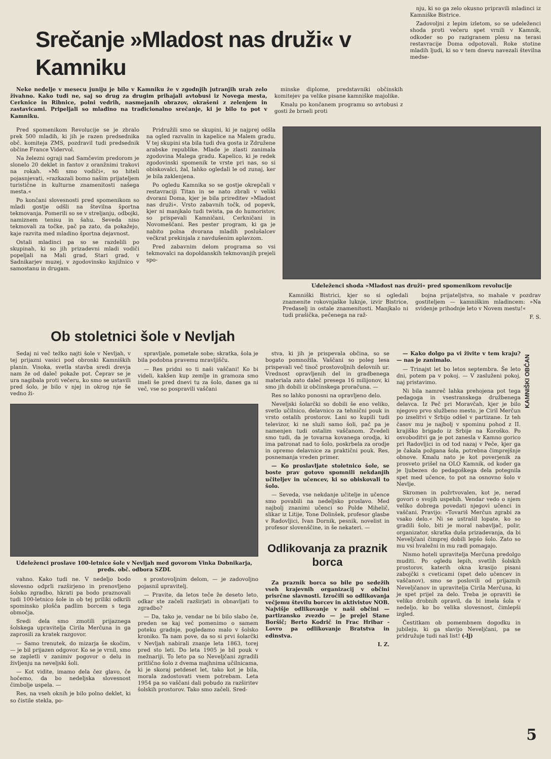Srečanje »Mladost nas druži« v Kamniku
Neke nedelje v mesecu juniju je bilo v Kamniku že v zgodnjih jutranjih urah zelo živahno. Kako tudi ne, saj so drug za drugim prihajali avtobusi iz Novega mesta, Cerknice in Ribnice, polni vedrih, nasmejanih obrazov, okrašeni z zelenjem in zastavicami. Pripeljali so mladino na tradicionalno srečanje, ki je bilo to pot v Kamniku.
minske diplome, predstavniki občinskih komitejev pa velike pisane kamniške majolike.
Kmalu po končanem programu so avtobusi z gosti že brneli proti
nju, ki so ga zelo okusno pripravili mladinci iz Kamniške Bistrice.
Zadovoljni z lepim izletom, so se udeleženci shoda proti večeru spet vrnili v Kamnik, odkoder so po razigranem plesu na terasi restavracije Doma odpotovali. Roke stotine mladih ljudi, ki so v tem dnevu navezali številna medse-
Pred spomenikom Revolucije se je zbralo prek 500 mladih, ki jih je razen predsednika obč. komiteja ZMS, pozdravil tudi predsednik občine France Vidervol.
Na železni ograji nad Samčevim predorom je slonelo 20 deklet in fantov z oranžnimi trakovi na rokah. »Mi smo vodiči«, so hiteli pojasnjevati, »razkazali bomo našim prijateljem turistične in kulturne znamenitosti našega mesta.«
Po končani slovesnosti pred spomenikom so mladi gostje odšli na številna športna tekmovanja. Pomerili so se v streljanju, odbojki, namiznem tenisu in šahu. Seveda niso tekmovali za točke, pač pa zato, da pokažejo, kaje razvita med mladino športna dejavnost.
Ostali mladinci pa so se razdelili po skupinah, ki so jih prizadevni mladi vodiči popeljali na Mali grad, Stari grad, v Sadnikarjev muzej, v zgodovinsko knjižnico v samostanu in drugam.
Pridružili smo se skupini, ki je najprej odšla na ogled razvalin in kapelice na Malem gradu. V tej skupini sta bila tudi dva gosta iz Združene arabske republike. Mlade je zlasti zanimala zgodovina Malega gradu. Kapelico, ki je redek zgodovinski spomenik te vrste pri nas, so si obiskovalci, žal, lahko ogledali le od zunaj, ker je bila zaklenjena.
Po ogledu Kamnika so se gostje okrepčali v restavraciji Titan in se nato zbrali v veliki dvorani Doma, kjer je bila prireditev »Mladost nas druži«. Vrsto zabavnih točk, od popevk, kjer ni manjkalo tudi twista, pa do humoristov, so prispevali Kamničani, Cerkničani in Novomeščani. Res pester program, ki ga je nabito polna dvorana mladih poslušalcev večkrat prekinjala z navdušenim aplavzom.
Pred zabavnim delom programa so vsi tekmovalci na dopoldanskih tekmovanjih prejeli spo-
Udeleženci shoda »Mladost nas druži« pred spomenikom revolucije
Kamniški Bistrici, kjer so si ogledali znamenite rokovnjaške luknje, izvir Bistrice, Predaselj in ostale znamenitosti. Manjkalo ni tudi prašička, pečenega na raž-
bojna prijateljstva, so mahale v pozdrav gostiteljem — kamniškim mladincem: »Na svidenje prihodnje leto v Novem mestu!«
F. S.
Ob stoletnici šole v Nevljah
Sedaj ni več težko najti šole v Nevljah, v tej prijazni vasici pod obronki Kamniških planin. Visoka, svetla stavba sredi drevja nam že od daleč pokaže pot. Čeprav se je ura nagibala proti večeru, ko smo se ustavili pred šolo, je bilo v njej in okrog nje še vedno ži-
spravljale, pometale sobe; skratka, šola je bila podobna pravemu mravljišču.
— Res pridni so ti naši vaščani! Ko bi videli, kakšen kup zemlje in gramoza smo imeli še pred dnevi tu za šolo, danes ga ni več, vse so pospravili vaščani
Udeleženci proslave 100-letnice šole v Nevljah med govorom Vinka Dobnikarja, preds. obč. odbora SZDL
vahno. Kako tudi ne. V nedeljo bodo slovesno odprli razširjeno in prenovljeno šolsko zgradbo, hkrati pa bodo praznovali tudi 100-letnico šole in ob tej priliki odkrili spominsko plošča padlim borcem s tega območja.
Sredi dela smo zmotili prijazne­ga šolskega upravitelja Cirila Merčuna in ga zaprosili za kratek razgovor.
— Samo trenutek, do mizarja še skočim, — je bil prijazen odgovor. Ko se je vrnil, smo se zapletli v zanimiv pogovor o delu in življenju na neveljski šoli.
— Kot vidite, imamo dela čez glavo, če hočemo, da bo nedeljska slovesnost čimbolje uspela. —
Res, na vseh oknih je bilo polno deklet, ki so čistile stekla, po-
s prostovoljnim delom, — je zadovoljno pojasnil upravitelj.
— Pravite, da letos teče že deseto leto, odkar ste začeli razširjati in obnavljati to zgradbo?
— Da, tako je, vendar ne bi bilo slabo če, preden se kaj več pomenimo o samem poteku gradnje, pogledamo malo v šolsko kroniko. Ta nam pove, da so si prvi šolarčki v Nevljah nabirali znanje leta 1863, torej pred sto leti. Do leta 1905 je bil pouk v mežnariji. To leto pa so Neveljčani zgradili pritlično šolo z dvema majhnima učilnicama, ki je skoraj petdeset let, tako kot je bila, morala zadostovati vsem potrebam. Leta 1954 pa so vaščani dali pobudo za razširitev šolskih prostorov. Tako smo začeli. Sred-
stva, ki jih je prispevala občina, so se bogato pomnožila. Vaščani so poleg lesa prispevali več tisoč prostovoljnih delovnih ur. Vrednost opravljenih del in gradbenega materiala zato daleč presega 16 milijonov, ki smo jih dobili iz občinskega proračuna. —
Res so lahko ponosni na opravljeno delo.
Neveljski šolarčki so dobili še eno veliko, svetlo učilnico, delavnico za tehnični pouk in vrsto ostalih prostorov. Lani so kupili tudi televizor, ki ne služi samo šoli, pač pa je namenjen tudi ostalim vaščanom. Zvedeli smo tudi, da je tovarna kovanega orodja, ki ima patronat nad to šolo, poskrbela za orodje in opremo delavnice za praktični pouk. Res, posnemanja vreden primer.
— Ko proslavljate stoletnico šole, se boste prav gotovo spomnili nekdanjih učiteljev in učencev, ki so obiskovali to šolo.
— Seveda, vse nekdanje učitelje in učence smo povabili na nedeljsko proslavo. Med najbolj znanimi učenci so Polde Mihelič, slikar iz Litije, Tone Dolinšek, profesor glasbe v Radovljici, Ivan Dornik, pesnik, novelist in profesor slovenščine, in še nekateri. —
Odlikovanja za praznik borca
Za praznik borca so bile po sedežih vseh krajevnih organizacij v občini prisrčne slavnosti. Izročili so odlikovanja večjemu številu borcev in aktivistov NOB. Najvišje odlikovanje v naši občini — partizansko zvezdo — je prejel Stane Boršič; Berto Kodrič in Frac Hribar - Lovro pa odlikovanje Bratstva in edinstva.
I. Z.
— Kako dolgo pa vi živite v tem kraju? — nas je zanimalo.
— Trinajst let bo letos septembra. Še leto dni, potem pa v pokoj. — V zasluženi pokoj, naj pristavimo.
Ni bila namreč lahka prehojena pot tega pedagoga in vsestranskega družbenega delavca. Iz Peč pri Moravčah, kjer je bilo njegovo prvo službeno mesto, je Ciril Merčun po izselitvi v Srbijo odšel v partizane. Iz teh časov mu je najbolj v spominu pohod z II. krajiško brigado iz Srbije na Koroško. Po osvoboditvi ga je pot zanesla v Kamno gorico pri Radovljici in od tod nazaj v Peče, kjer ga je čakala požgana šola, potrebna čimprejšnje obnove. Kmalu nato je kot poverjenik za prosveto prišel na OLO Kamnik, od koder ga je ljubezen do pedagoškega dela potegnila spet med učence, to pot na osnovno šolo v Nevlje.
Skromen in požrtvovalen, kot je, nerad govori o svojih uspehih. Vendar vedo o njem veliko dobrega povedati njegovi učenci in vaščani. Pravijo: »Tovariš Merčun zgrabi za vsako delo.« Ni se ustrašil lopate, ko so gradili šolo, biti je moral nabavljač, polir, organizator, skratka duša prizadevanja, da bi Neveljčani čimprej dobili lepšo šolo. Zato so mu vsi hvaležni in mu radi pomagajo.
Nismo hoteli upravitelja Merčuna predolgo muditi. Po ogledu lepih, svetlih šolskih prostorov, katerih okna krasijo pisani zabojčki s cveticami (spet delo učencev in vaščanov), smo se poslovili od prijaznih Neveljčanov in upravitelja Cirila Merčuna, ki je spet prijel za delo. Treba je opraviti še veliko drobnih opravil, da bi imela šola v nedeljo, ko bo velika slovesnost, čimlepši izgled.
Čestitkam ob pomembnem dogodku in jubileju, ki ga slavijo Neveljčani, pa se pridružuje tudi naš list! (-lj)
KAMNIŠKI OBČAN
5